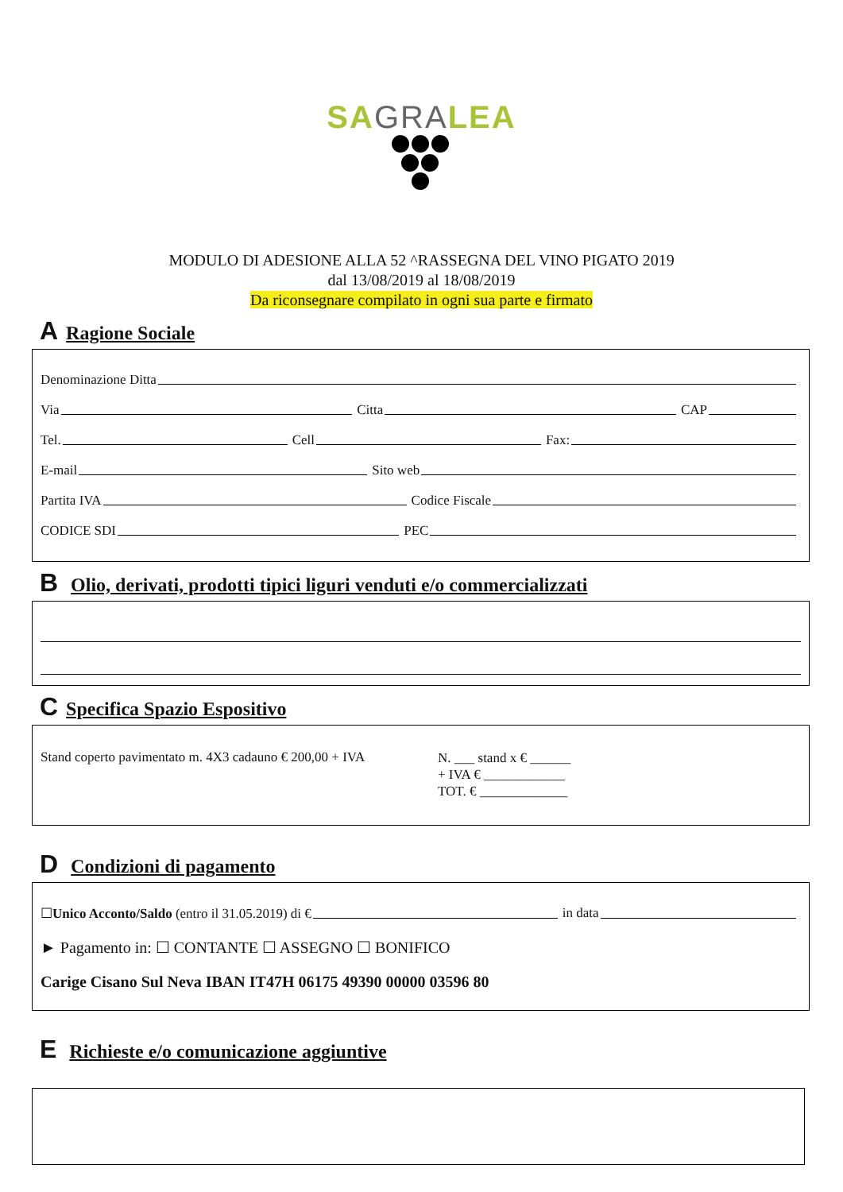SAGRALEA
MODULO DI ADESIONE ALLA 52 ^RASSEGNA DEL VINO PIGATO 2019
dal 13/08/2019 al 18/08/2019
Da riconsegnare compilato in ogni sua parte e firmato
A Ragione Sociale
Denominazione Ditta
Via Citta CAP
Tel. Cell Fax:
E-mail Sito web
Partita IVA Codice Fiscale
CODICE SDI PEC
B Olio, derivati, prodotti tipici liguri venduti e/o commercializzati
C Specifica Spazio Espositivo
Stand coperto pavimentato m. 4X3 cadauno € 200,00 + IVA
N. ___ stand x € ______
+ IVA € ____________
TOT. € _____________
D Condizioni di pagamento
☐Unico Acconto/Saldo (entro il 31.05.2019) di € in data
► Pagamento in: ☐ CONTANTE ☐ ASSEGNO ☐ BONIFICO
Carige Cisano Sul Neva IBAN IT47H 06175 49390 00000 03596 80
E Richieste e/o comunicazione aggiuntive